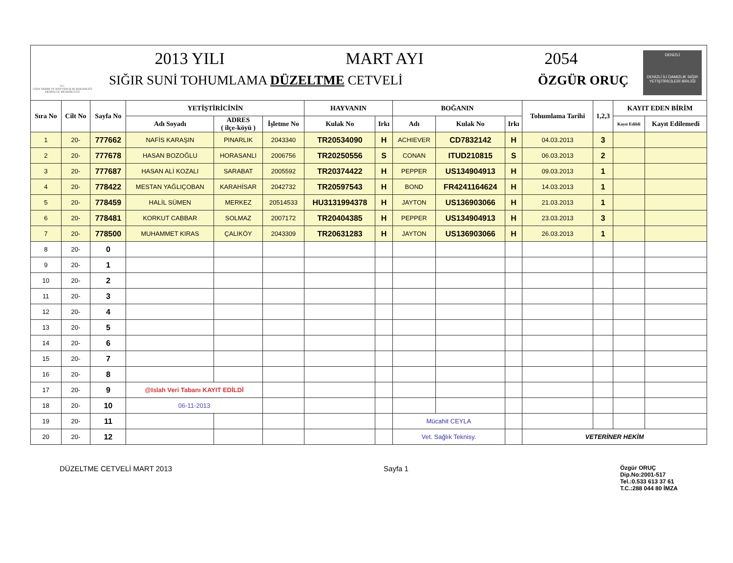T.C.
GIDA TARIM VE HAYVANCILIK BAKANLIĞI
DENİZLİ İL MÜDÜRLÜĞÜ
2013 YILI MART AYI 2054
SIĞIR SUNİ TOHUMLAMA DÜZELTME CETVELİ ÖZGÜR ORUÇ
DENİZLİ
DENİZLİ İLİ DAMIZLIK SIĞIR YETİŞTİRİCİLERİ BİRLİĞİ
| Sıra No | Cilt No | Sayfa No | YETİŞTİRİCİNİN | | | HAYVANIN | | BOĞANIN | | | Tohumlama Tarihi | 1,2,3 | KAYIT EDEN BİRİM | |
| --- | --- | --- | --- | --- | --- | --- | --- | --- | --- | --- | --- | --- | --- | --- |
| | | | Adı Soyadı | ADRES ( ilçe-köyü ) | İşletme No | Kulak No | Irkı | Adı | Kulak No | Irkı | | | Kayıt Edildi | Kayıt Edilemedi |
| 1 | 20- | 777662 | NAFİS KARAŞIN | PINARLIK | 2043340 | TR20534090 | H | ACHIEVER | CD7832142 | H | 04.03.2013 | 3 | | |
| 2 | 20- | 777678 | HASAN BOZOĞLU | HORASANLI | 2006756 | TR20250556 | S | CONAN | ITUD210815 | S | 06.03.2013 | 2 | | |
| 3 | 20- | 777687 | HASAN ALİ KOZALI | SARABAT | 2005592 | TR20374422 | H | PEPPER | US134904913 | H | 09.03.2013 | 1 | | |
| 4 | 20- | 778422 | MESTAN YAĞLIÇOBAN | KARAHİSAR | 2042732 | TR20597543 | H | BOND | FR4241164624 | H | 14.03.2013 | 1 | | |
| 5 | 20- | 778459 | HALİL SÜMEN | MERKEZ | 20514533 | HU3131994378 | H | JAYTON | US136903066 | H | 21.03.2013 | 1 | | |
| 6 | 20- | 778481 | KORKUT CABBAR | SOLMAZ | 2007172 | TR20404385 | H | PEPPER | US134904913 | H | 23.03.2013 | 3 | | |
| 7 | 20- | 778500 | MUHAMMET KIRAS | ÇALIKÖY | 2043309 | TR20631283 | H | JAYTON | US136903066 | H | 26.03.2013 | 1 | | |
| 8 | 20- | 0 | | | | | | | | | | | | |
| 9 | 20- | 1 | | | | | | | | | | | | |
| 10 | 20- | 2 | | | | | | | | | | | | |
| 11 | 20- | 3 | | | | | | | | | | | | |
| 12 | 20- | 4 | | | | | | | | | | | | |
| 13 | 20- | 5 | | | | | | | | | | | | |
| 14 | 20- | 6 | | | | | | | | | | | | |
| 15 | 20- | 7 | | | | | | | | | | | | |
| 16 | 20- | 8 | | | | | | | | | | | | |
| 17 | 20- | 9 | @Islah Veri Tabanı KAYIT EDİLDİ | | | | | | | | | | | |
| 18 | 20- | 10 | 06-11-2013 | | | | | | | | | | | |
| 19 | 20- | 11 | | | | | | Mücahit CEYLA | | | | | | |
| 20 | 20- | 12 | | | | | | Vet. Sağlık Teknisy. | | | VETERİNER HEKİM | | | |
DÜZELTME CETVELİ MART 2013 Sayfa 1 Özgür ORUÇ
Dip.No:2001-517
Tel.:0.533 613 37 61
T.C.:288 044 80 İMZA